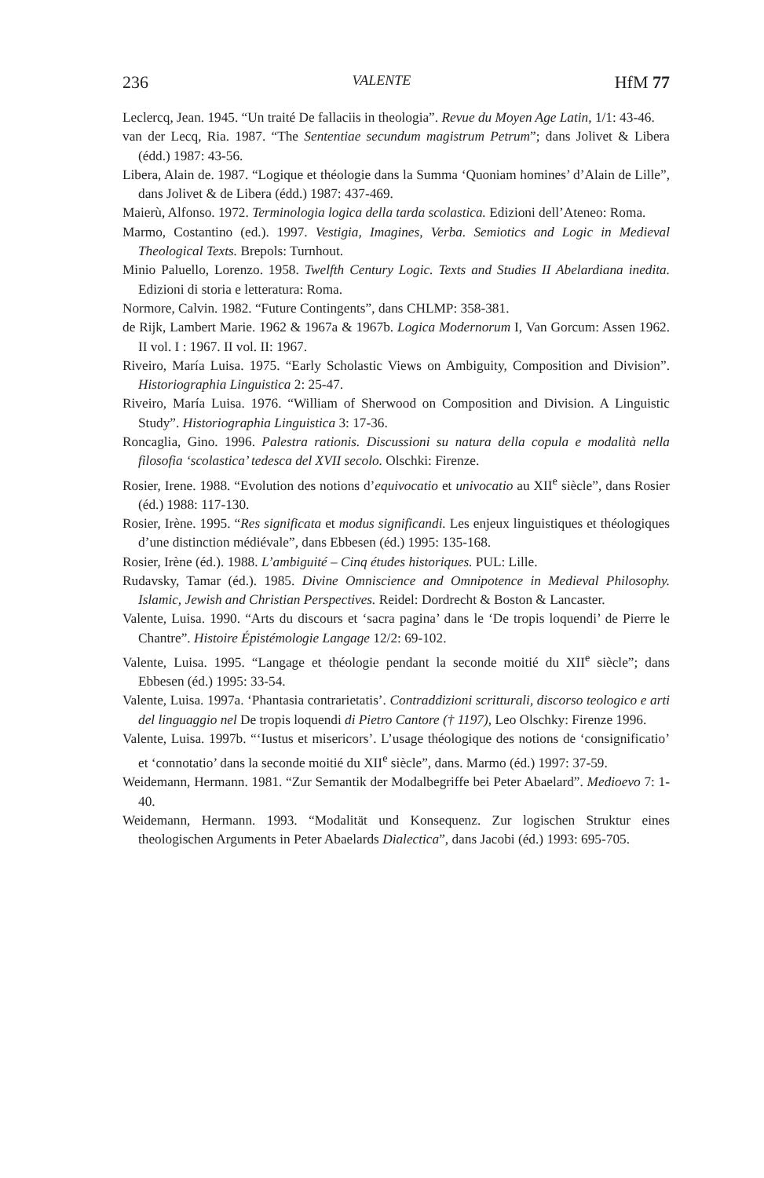236 VALENTE HfM 77
Leclercq, Jean. 1945. “Un traité De fallaciis in theologia”. Revue du Moyen Age Latin, 1/1: 43-46.
van der Lecq, Ria. 1987. “The Sententiae secundum magistrum Petrum”; dans Jolivet & Libera (édd.) 1987: 43-56.
Libera, Alain de. 1987. “Logique et théologie dans la Summa ‘Quoniam homines’ d’Alain de Lille”, dans Jolivet & de Libera (édd.) 1987: 437-469.
Maierù, Alfonso. 1972. Terminologia logica della tarda scolastica. Edizioni dell’Ateneo: Roma.
Marmo, Costantino (ed.). 1997. Vestigia, Imagines, Verba. Semiotics and Logic in Medieval Theological Texts. Brepols: Turnhout.
Minio Paluello, Lorenzo. 1958. Twelfth Century Logic. Texts and Studies II Abelardiana inedita. Edizioni di storia e letteratura: Roma.
Normore, Calvin. 1982. “Future Contingents”, dans CHLMP: 358-381.
de Rijk, Lambert Marie. 1962 & 1967a & 1967b. Logica Modernorum I, Van Gorcum: Assen 1962. II vol. I : 1967. II vol. II: 1967.
Riveiro, María Luisa. 1975. “Early Scholastic Views on Ambiguity, Composition and Division”. Historiographia Linguistica 2: 25-47.
Riveiro, María Luisa. 1976. “William of Sherwood on Composition and Division. A Linguistic Study”. Historiographia Linguistica 3: 17-36.
Roncaglia, Gino. 1996. Palestra rationis. Discussioni su natura della copula e modalità nella filosofia ‘scolastica’ tedesca del XVII secolo. Olschki: Firenze.
Rosier, Irene. 1988. “Evolution des notions d’equivocatio et univocatio au XII<sup>e</sup> siècle”, dans Rosier (éd.) 1988: 117-130.
Rosier, Irène. 1995. “Res significata et modus significandi. Les enjeux linguistiques et théologiques d’une distinction médiévale”, dans Ebbesen (éd.) 1995: 135-168.
Rosier, Irène (éd.). 1988. L’ambiguité – Cinq études historiques. PUL: Lille.
Rudavsky, Tamar (éd.). 1985. Divine Omniscience and Omnipotence in Medieval Philosophy. Islamic, Jewish and Christian Perspectives. Reidel: Dordrecht & Boston & Lancaster.
Valente, Luisa. 1990. “Arts du discours et ‘sacra pagina’ dans le ‘De tropis loquendi’ de Pierre le Chantre”. Histoire Épistémologie Langage 12/2: 69-102.
Valente, Luisa. 1995. “Langage et théologie pendant la seconde moitié du XII<sup>e</sup> siècle”; dans Ebbesen (éd.) 1995: 33-54.
Valente, Luisa. 1997a. ‘Phantasia contrarietatis’. Contraddizioni scritturali, discorso teologico e arti del linguaggio nel De tropis loquendi di Pietro Cantore († 1197), Leo Olschky: Firenze 1996.
Valente, Luisa. 1997b. “‘Iustus et misericors’. L’usage théologique des notions de ‘consignificatio’ et ‘connotatio’ dans la seconde moitié du XII<sup>e</sup> siècle”, dans. Marmo (éd.) 1997: 37-59.
Weidemann, Hermann. 1981. “Zur Semantik der Modalbegriffe bei Peter Abaelard”. Medioevo 7: 1-40.
Weidemann, Hermann. 1993. “Modalität und Konsequenz. Zur logischen Struktur eines theologischen Arguments in Peter Abaelards Dialectica”, dans Jacobi (éd.) 1993: 695-705.